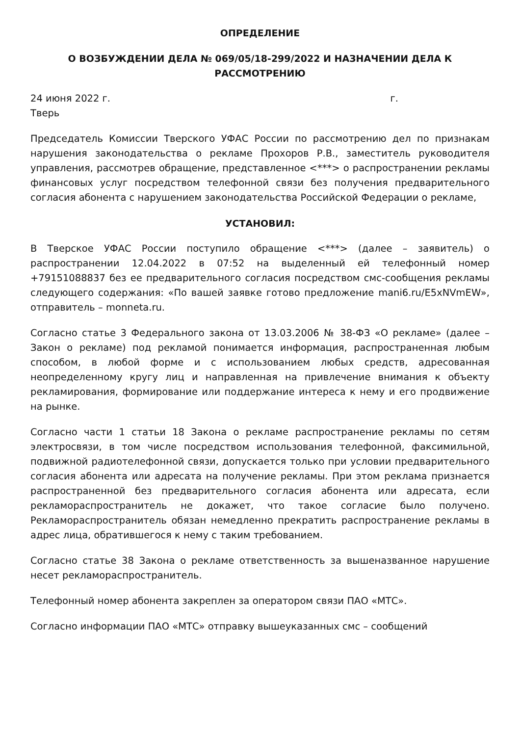ОПРЕДЕЛЕНИЕ
О ВОЗБУЖДЕНИИ ДЕЛА № 069/05/18-299/2022 И НАЗНАЧЕНИИ ДЕЛА К РАССМОТРЕНИЮ
24 июня 2022 г. г.
Тверь
Председатель Комиссии Тверского УФАС России по рассмотрению дел по признакам нарушения законодательства о рекламе Прохоров Р.В., заместитель руководителя управления, рассмотрев обращение, представленное <***> о распространении рекламы финансовых услуг посредством телефонной связи без получения предварительного согласия абонента с нарушением законодательства Российской Федерации о рекламе,
УСТАНОВИЛ:
В Тверское УФАС России поступило обращение <***> (далее – заявитель) о распространении 12.04.2022 в 07:52 на выделенный ей телефонный номер +79151088837 без ее предварительного согласия посредством смс-сообщения рекламы следующего содержания: «По вашей заявке готово предложение mani6.ru/E5xNVmEW», отправитель – monneta.ru.
Согласно статье 3 Федерального закона от 13.03.2006 № 38-ФЗ «О рекламе» (далее – Закон о рекламе) под рекламой понимается информация, распространенная любым способом, в любой форме и с использованием любых средств, адресованная неопределенному кругу лиц и направленная на привлечение внимания к объекту рекламирования, формирование или поддержание интереса к нему и его продвижение на рынке.
Согласно части 1 статьи 18 Закона о рекламе распространение рекламы по сетям электросвязи, в том числе посредством использования телефонной, факсимильной, подвижной радиотелефонной связи, допускается только при условии предварительного согласия абонента или адресата на получение рекламы. При этом реклама признается распространенной без предварительного согласия абонента или адресата, если рекламораспространитель не докажет, что такое согласие было получено. Рекламораспространитель обязан немедленно прекратить распространение рекламы в адрес лица, обратившегося к нему с таким требованием.
Согласно статье 38 Закона о рекламе ответственность за вышеназванное нарушение несет рекламораспространитель.
Телефонный номер абонента закреплен за оператором связи ПАО «МТС».
Согласно информации ПАО «МТС» отправку вышеуказанных смс – сообщений